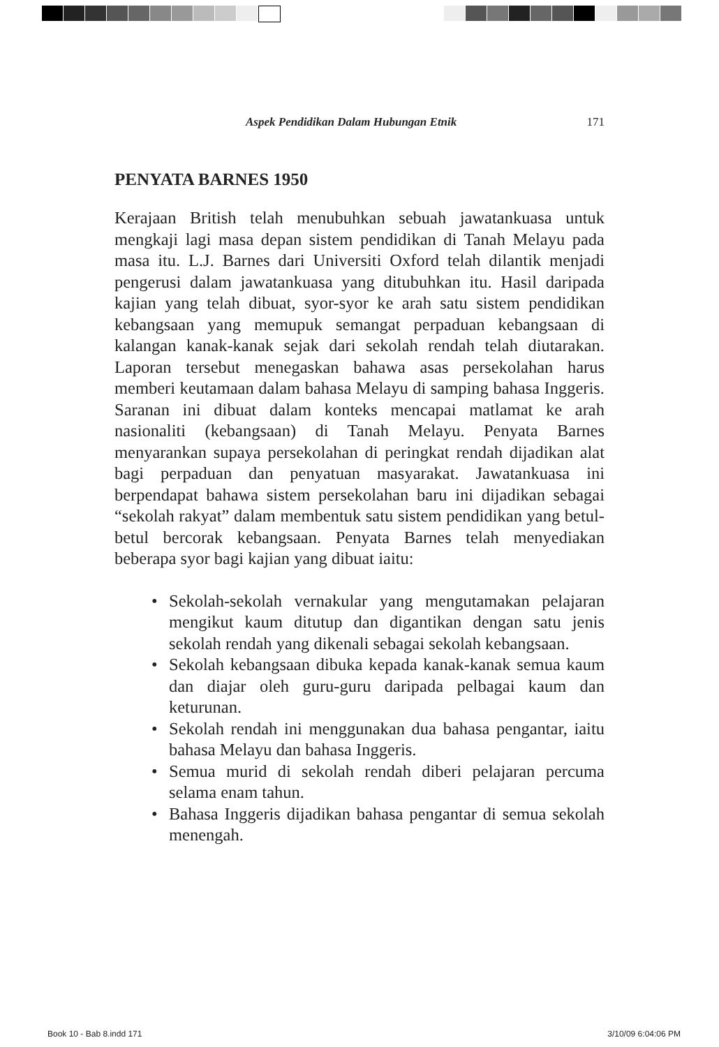Aspek Pendidikan Dalam Hubungan Etnik 171
PENYATA BARNES 1950
Kerajaan British telah menubuhkan sebuah jawatankuasa untuk mengkaji lagi masa depan sistem pendidikan di Tanah Melayu pada masa itu. L.J. Barnes dari Universiti Oxford telah dilantik menjadi pengerusi dalam jawatankuasa yang ditubuhkan itu. Hasil daripada kajian yang telah dibuat, syor-syor ke arah satu sistem pendidikan kebangsaan yang memupuk semangat perpaduan kebangsaan di kalangan kanak-kanak sejak dari sekolah rendah telah diutarakan. Laporan tersebut menegaskan bahawa asas persekolahan harus memberi keutamaan dalam bahasa Melayu di samping bahasa Inggeris. Saranan ini dibuat dalam konteks mencapai matlamat ke arah nasionaliti (kebangsaan) di Tanah Melayu. Penyata Barnes menyarankan supaya persekolahan di peringkat rendah dijadikan alat bagi perpaduan dan penyatuan masyarakat. Jawatankuasa ini berpendapat bahawa sistem persekolahan baru ini dijadikan sebagai “sekolah rakyat” dalam membentuk satu sistem pendidikan yang betul-betul bercorak kebangsaan. Penyata Barnes telah menyediakan beberapa syor bagi kajian yang dibuat iaitu:
• Sekolah-sekolah vernakular yang mengutamakan pelajaran mengikut kaum ditutup dan digantikan dengan satu jenis sekolah rendah yang dikenali sebagai sekolah kebangsaan.
• Sekolah kebangsaan dibuka kepada kanak-kanak semua kaum dan diajar oleh guru-guru daripada pelbagai kaum dan keturunan.
• Sekolah rendah ini menggunakan dua bahasa pengantar, iaitu bahasa Melayu dan bahasa Inggeris.
• Semua murid di sekolah rendah diberi pelajaran percuma selama enam tahun.
• Bahasa Inggeris dijadikan bahasa pengantar di semua sekolah menengah.
Book 10 - Bab 8.indd 171 3/10/09 6:04:06 PM